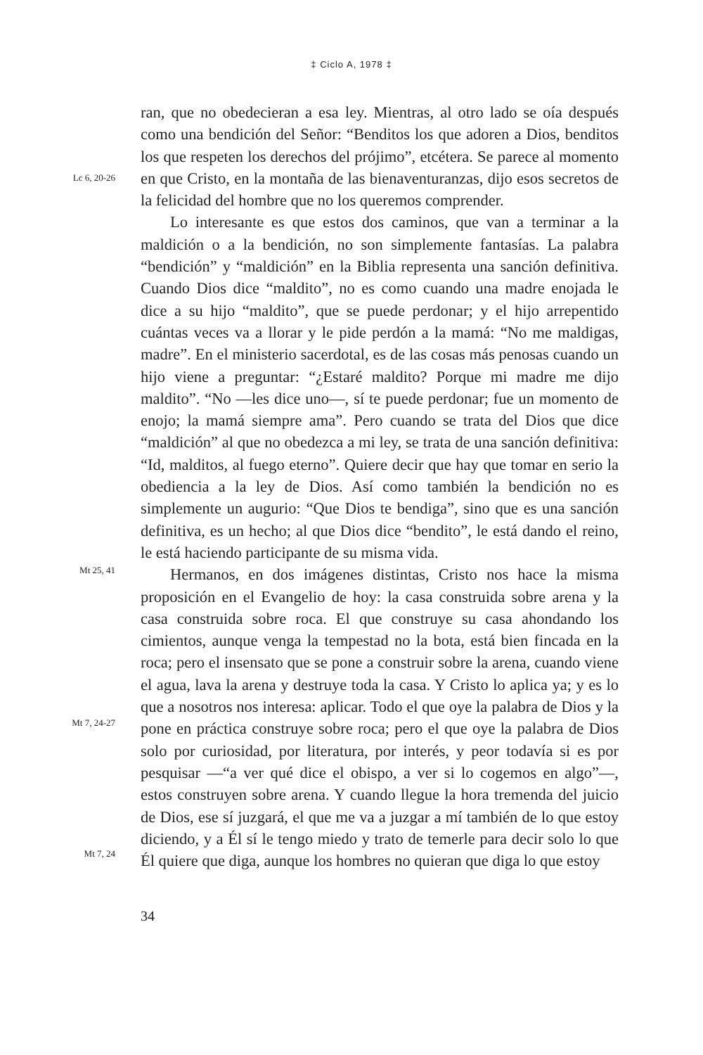‡ Ciclo A, 1978 ‡
Lc 6, 20-26
Mt 25, 41
Mt 7, 24-27
Mt 7, 24
ran, que no obedecieran a esa ley. Mientras, al otro lado se oía después como una bendición del Señor: “Benditos los que adoren a Dios, benditos los que respeten los derechos del prójimo”, etcétera. Se parece al momento en que Cristo, en la montaña de las bienaventuranzas, dijo esos secretos de la felicidad del hombre que no los queremos comprender.
Lo interesante es que estos dos caminos, que van a terminar a la maldición o a la bendición, no son simplemente fantasías. La palabra “bendición” y “maldición” en la Biblia representa una sanción definitiva. Cuando Dios dice “maldito”, no es como cuando una madre enojada le dice a su hijo “maldito”, que se puede perdonar; y el hijo arrepentido cuántas veces va a llorar y le pide perdón a la mamá: “No me maldigas, madre”. En el ministerio sacerdotal, es de las cosas más penosas cuando un hijo viene a preguntar: “¿Estaré maldito? Porque mi madre me dijo maldito”. “No —les dice uno—, sí te puede perdonar; fue un momento de enojo; la mamá siempre ama”. Pero cuando se trata del Dios que dice “maldición” al que no obedezca a mi ley, se trata de una sanción definitiva: “Id, malditos, al fuego eterno”. Quiere decir que hay que tomar en serio la obediencia a la ley de Dios. Así como también la bendición no es simplemente un augurio: “Que Dios te bendiga”, sino que es una sanción definitiva, es un hecho; al que Dios dice “bendito”, le está dando el reino, le está haciendo participante de su misma vida.
Hermanos, en dos imágenes distintas, Cristo nos hace la misma proposición en el Evangelio de hoy: la casa construida sobre arena y la casa construida sobre roca. El que construye su casa ahondando los cimientos, aunque venga la tempestad no la bota, está bien fincada en la roca; pero el insensato que se pone a construir sobre la arena, cuando viene el agua, lava la arena y destruye toda la casa. Y Cristo lo aplica ya; y es lo que a nosotros nos interesa: aplicar. Todo el que oye la palabra de Dios y la pone en práctica construye sobre roca; pero el que oye la palabra de Dios solo por curiosidad, por literatura, por interés, y peor todavía si es por pesquisar —“a ver qué dice el obispo, a ver si lo cogemos en algo”—, estos construyen sobre arena. Y cuando llegue la hora tremenda del juicio de Dios, ese sí juzgará, el que me va a juzgar a mí también de lo que estoy diciendo, y a Él sí le tengo miedo y trato de temerle para decir solo lo que Él quiere que diga, aunque los hombres no quieran que diga lo que estoy
34